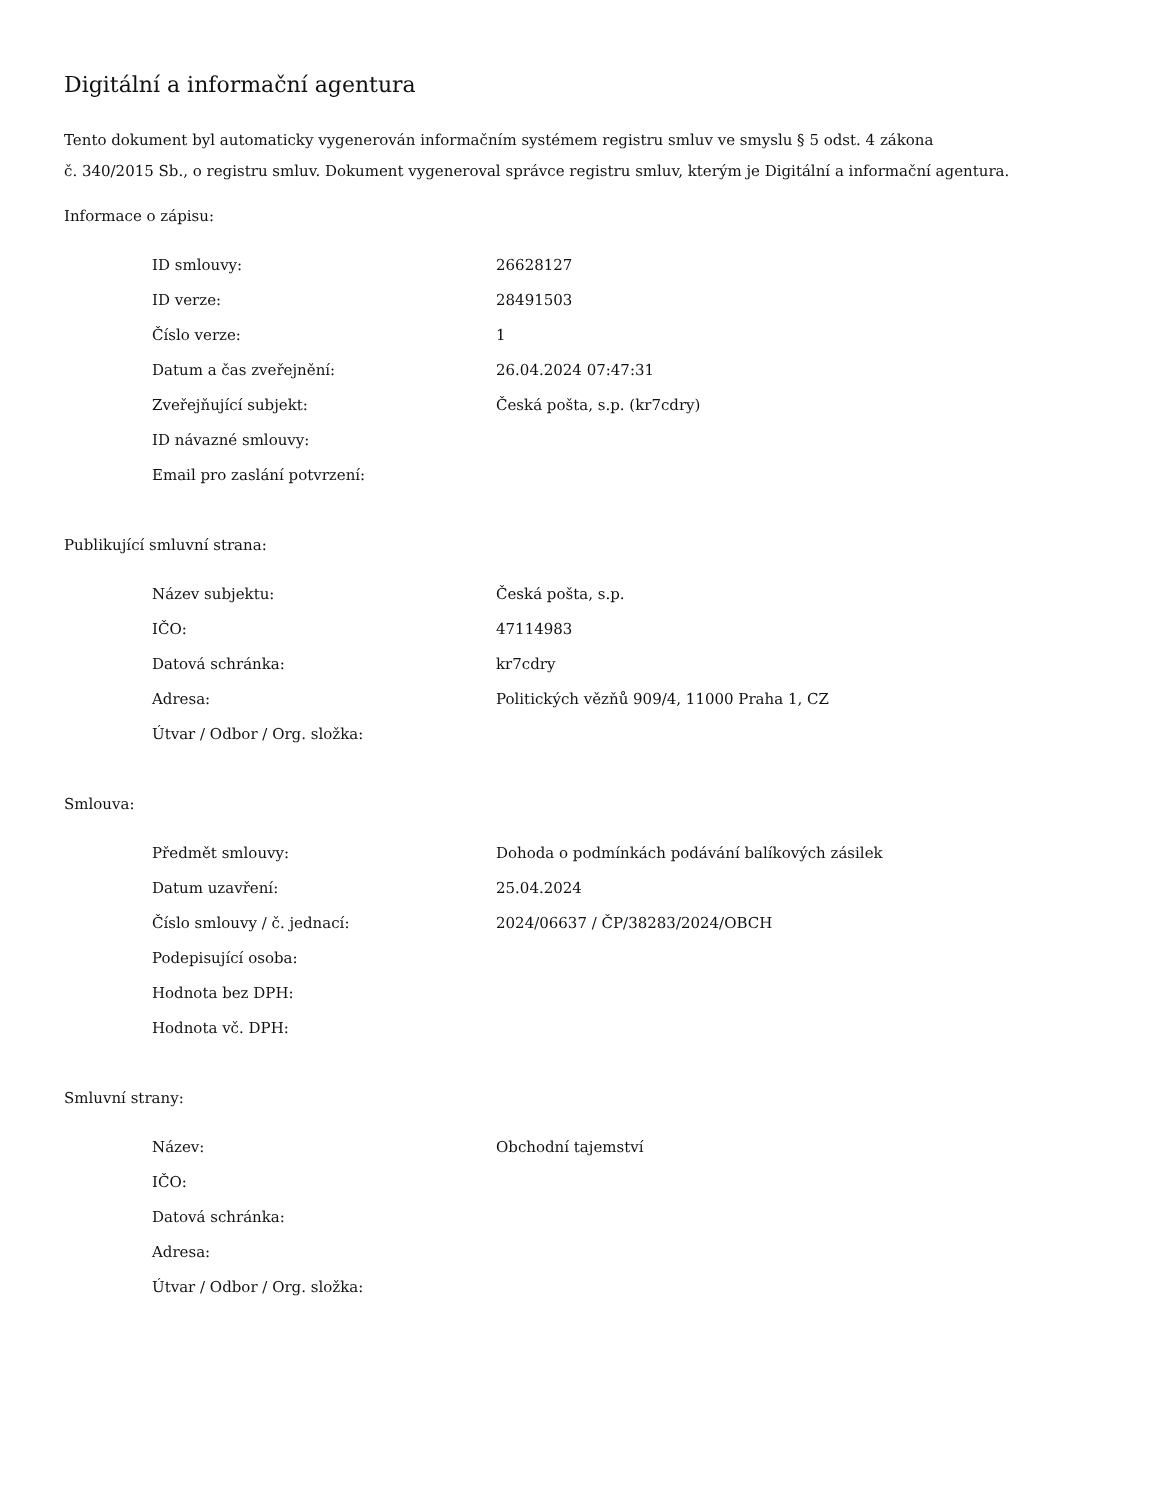Digitální a informační agentura
Tento dokument byl automaticky vygenerován informačním systémem registru smluv ve smyslu § 5 odst. 4 zákona
č. 340/2015 Sb., o registru smluv. Dokument vygeneroval správce registru smluv, kterým je Digitální a informační agentura.
Informace o zápisu:
| ID smlouvy: | 26628127 |
| ID verze: | 28491503 |
| Číslo verze: | 1 |
| Datum a čas zveřejnění: | 26.04.2024 07:47:31 |
| Zveřejňující subjekt: | Česká pošta, s.p. (kr7cdry) |
| ID návazné smlouvy: | |
| Email pro zaslání potvrzení: | |
Publikující smluvní strana:
| Název subjektu: | Česká pošta, s.p. |
| IČO: | 47114983 |
| Datová schránka: | kr7cdry |
| Adresa: | Politických vězňů 909/4, 11000 Praha 1, CZ |
| Útvar / Odbor / Org. složka: | |
Smlouva:
| Předmět smlouvy: | Dohoda o podmínkách podávání balíkových zásilek |
| Datum uzavření: | 25.04.2024 |
| Číslo smlouvy / č. jednací: | 2024/06637 / ČP/38283/2024/OBCH |
| Podepisující osoba: | |
| Hodnota bez DPH: | |
| Hodnota vč. DPH: | |
Smluvní strany:
| Název: | Obchodní tajemství |
| IČO: | |
| Datová schránka: | |
| Adresa: | |
| Útvar / Odbor / Org. složka: | |